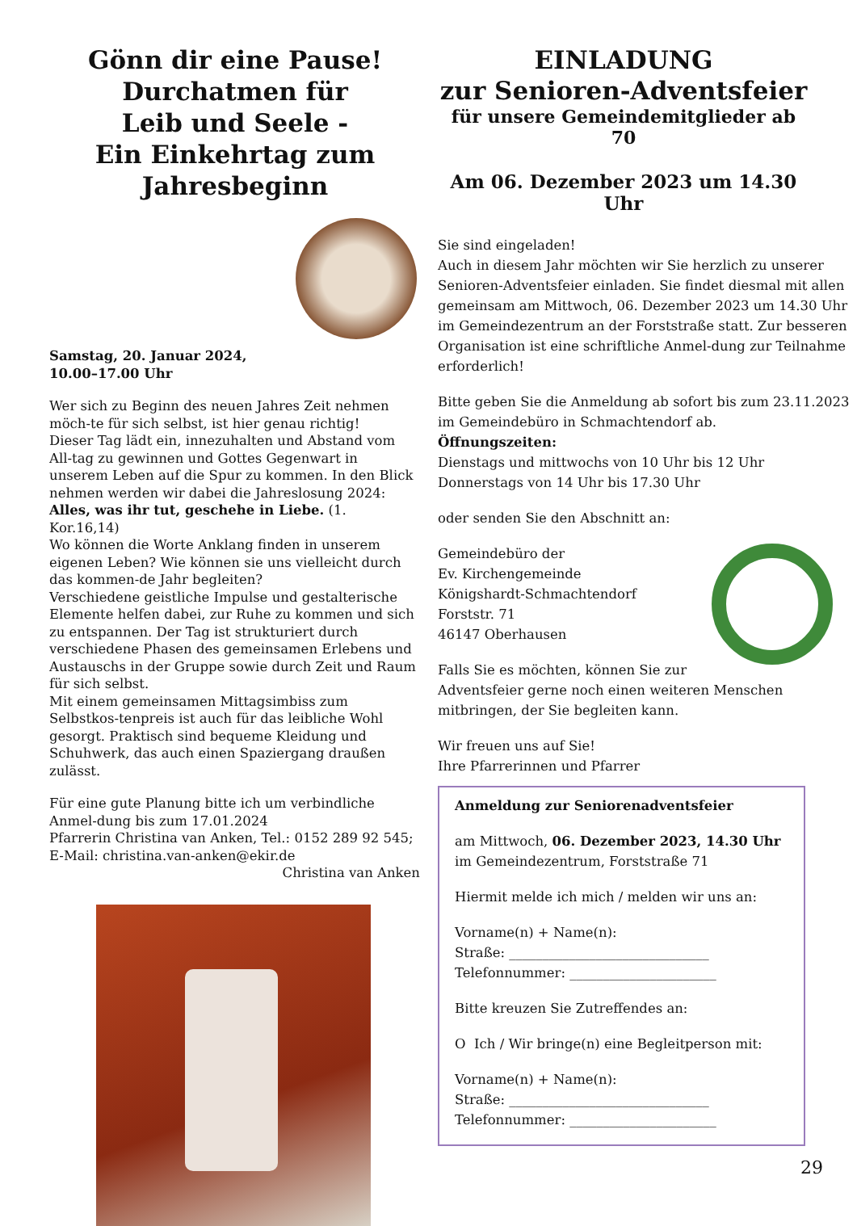Gönn dir eine Pause!
Durchatmen für
Leib und Seele -
Ein Einkehrtag zum
Jahresbeginn
Samstag, 20. Januar 2024,
10.00–17.00 Uhr
Wer sich zu Beginn des neuen Jahres Zeit nehmen möch-te für sich selbst, ist hier genau richtig!
Dieser Tag lädt ein, innezuhalten und Abstand vom All-tag zu gewinnen und Gottes Gegenwart in unserem Leben auf die Spur zu kommen. In den Blick nehmen werden wir dabei die Jahreslosung 2024:
Alles, was ihr tut, geschehe in Liebe. (1. Kor.16,14)
Wo können die Worte Anklang finden in unserem eigenen Leben? Wie können sie uns vielleicht durch das kommen-de Jahr begleiten?
Verschiedene geistliche Impulse und gestalterische Elemente helfen dabei, zur Ruhe zu kommen und sich zu entspannen. Der Tag ist strukturiert durch verschiedene Phasen des gemeinsamen Erlebens und Austauschs in der Gruppe sowie durch Zeit und Raum für sich selbst.
Mit einem gemeinsamen Mittagsimbiss zum Selbstkos-tenpreis ist auch für das leibliche Wohl gesorgt. Praktisch sind bequeme Kleidung und Schuhwerk, das auch einen Spaziergang draußen zulässt.
Für eine gute Planung bitte ich um verbindliche Anmel-dung bis zum 17.01.2024
Pfarrerin Christina van Anken, Tel.: 0152 289 92 545;
E-Mail: christina.van-anken@ekir.de
Christina van Anken
EINLADUNG
zur Senioren-Adventsfeier
für unsere Gemeindemitglieder ab 70
Am 06. Dezember 2023 um 14.30 Uhr
Sie sind eingeladen!
Auch in diesem Jahr möchten wir Sie herzlich zu unserer Senioren-Adventsfeier einladen. Sie findet diesmal mit allen gemeinsam am Mittwoch, 06. Dezember 2023 um 14.30 Uhr im Gemeindezentrum an der Forststraße statt. Zur besseren Organisation ist eine schriftliche Anmel-dung zur Teilnahme erforderlich!
Bitte geben Sie die Anmeldung ab sofort bis zum 23.11.2023 im Gemeindebüro in Schmachtendorf ab.
Öffnungszeiten:
Dienstags und mittwochs von 10 Uhr bis 12 Uhr
Donnerstags von 14 Uhr bis 17.30 Uhr
oder senden Sie den Abschnitt an:
Gemeindebüro der
Ev. Kirchengemeinde
Königshardt-Schmachtendorf
Forststr. 71
46147 Oberhausen
Falls Sie es möchten, können Sie zur Adventsfeier gerne noch einen weiteren Menschen mitbringen, der Sie begleiten kann.
Wir freuen uns auf Sie!
Ihre Pfarrerinnen und Pfarrer
Anmeldung zur Seniorenadventsfeier
am Mittwoch, 06. Dezember 2023, 14.30 Uhr
im Gemeindezentrum, Forststraße 71
Hiermit melde ich mich / melden wir uns an:
Vorname(n) + Name(n):
Straße: ______________________________
Telefonnummer: ______________________
Bitte kreuzen Sie Zutreffendes an:
O Ich / Wir bringe(n) eine Begleitperson mit:
Vorname(n) + Name(n):
Straße: ______________________________
Telefonnummer: ______________________
29